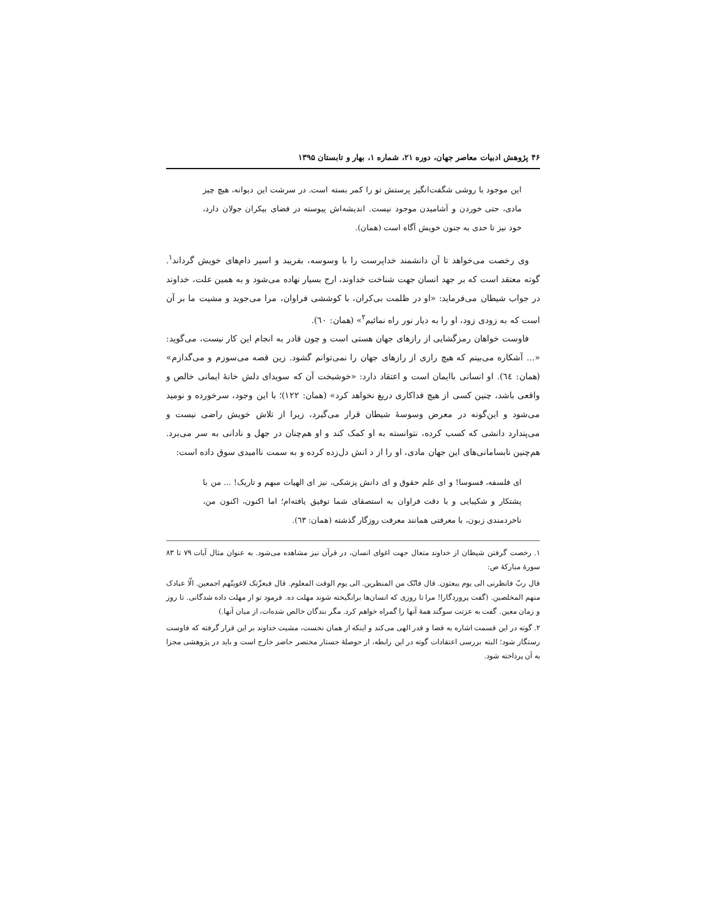۴۶ پژوهش ادبیات معاصر جهان، دوره ۲۱، شماره ۱، بهار و تابستان ۱۳۹۵
این موجود با روشی شگفت‌انگیز پرستش تو را کمر بسته است. در سرشت این دیوانه، هیچ چیز مادی، حتی خوردن و آشامیدن موجود نیست. اندیشه‌اش پیوسته در فضای بیکران جولان دارد، خود نیز تا حدی به جنون خویش آگاه است (همان).
وی رخصت می‌خواهد تا آن دانشمند خداپرست را با وسوسه، بفریبد و اسیر دام‌های خویش گرداند<sup>۱</sup>. گوته معتقد است که بر جهد انسان جهت شناخت خداوند، ارج بسیار نهاده می‌شود و به همین علت، خداوند در جواب شیطان می‌فرماید: «او در ظلمت بی‌کران، با کوششی فراوان، مرا می‌جوید و مشیت ما بر آن است که به زودی زود، او را به دیار نور راه نمائیم<sup>۲</sup>» (همان: ٦٠).
فاوست خواهان رمزگشایی از رازهای جهان هستی است و چون قادر به انجام این کار نیست، می‌گوید: «... آشکاره می‌بینم که هیچ رازی از رازهای جهان را نمی‌توانم گشود. زین قصه می‌سوزم و می‌گدازم» (همان: ٦٤). او انسانی باایمان است و اعتقاد دارد: «خوشبخت آن که سویدای دلش خانهٔ ایمانی خالص و واقعی باشد، چنین کسی از هیچ فداکاری دریغ نخواهد کرد» (همان: ١٢٢)؛ با این وجود، سرخورده و نومید می‌شود و این‌گونه در معرض وسوسهٔ شیطان قرار می‌گیرد، زیرا از تلاش خویش راضی نیست و می‌پندارد دانشی که کسب کرده، نتوانسته به او کمک کند و او هم‌چنان در جهل و نادانی به سر می‌برد. هم‌چنین نابسامانی‌های این جهان مادی، او را از د انش دل‌زده کرده و به سمت ناامیدی سوق داده است:
ای فلسفه، فسوسا! و ای علم حقوق و ای دانش پزشکی، نیز ای الهیات مبهم و تاریک! ... من با پشتکار و شکیبایی و با دقت فراوان به استصقای شما توفیق یافته‌ام؛ اما اکنون، اکنون من، ناخردمندی زبون، با معرفتی همانند معرفت روزگار گذشته (همان: ٦٣).
١. رخصت گرفتن شیطان از خداوند متعال جهت اغوای انسان، در قرآن نیز مشاهده می‌شود. به عنوان مثال آیات ٧٩ تا ٨٣ سورهٔ مبارکهٔ ص:
قال ربّ فانظرنی الی یوم یبعثون. قال فانّک من المنظرین. الی یوم الوقت المعلوم. قال فبعزّتک لاغوینّهم اجمعین. الّا عبادک منهم المخلصین. (گفت پروردگارا! مرا تا روزی که انسان‌ها برانگیخته شوند مهلت ده. فرمود تو از مهلت داده شدگانی. تا روز و زمان معین. گفت به عزتت سوگند همهٔ آنها را گمراه خواهم کرد. مگر بندگان خالص شده‌ات، از میان آنها.)
٢. گوته در این قسمت اشاره به قضا و قدر الهی می‌کند و اینکه از همان نخست، مشیت خداوند بر این قرار گرفته که فاوست رستگار شود؛ البته بررسی اعتقادات گوته در این رابطه، از حوصلهٔ جستار مختصر حاضر خارج است و باید در پژوهشی مجزا به آن پرداخته شود.